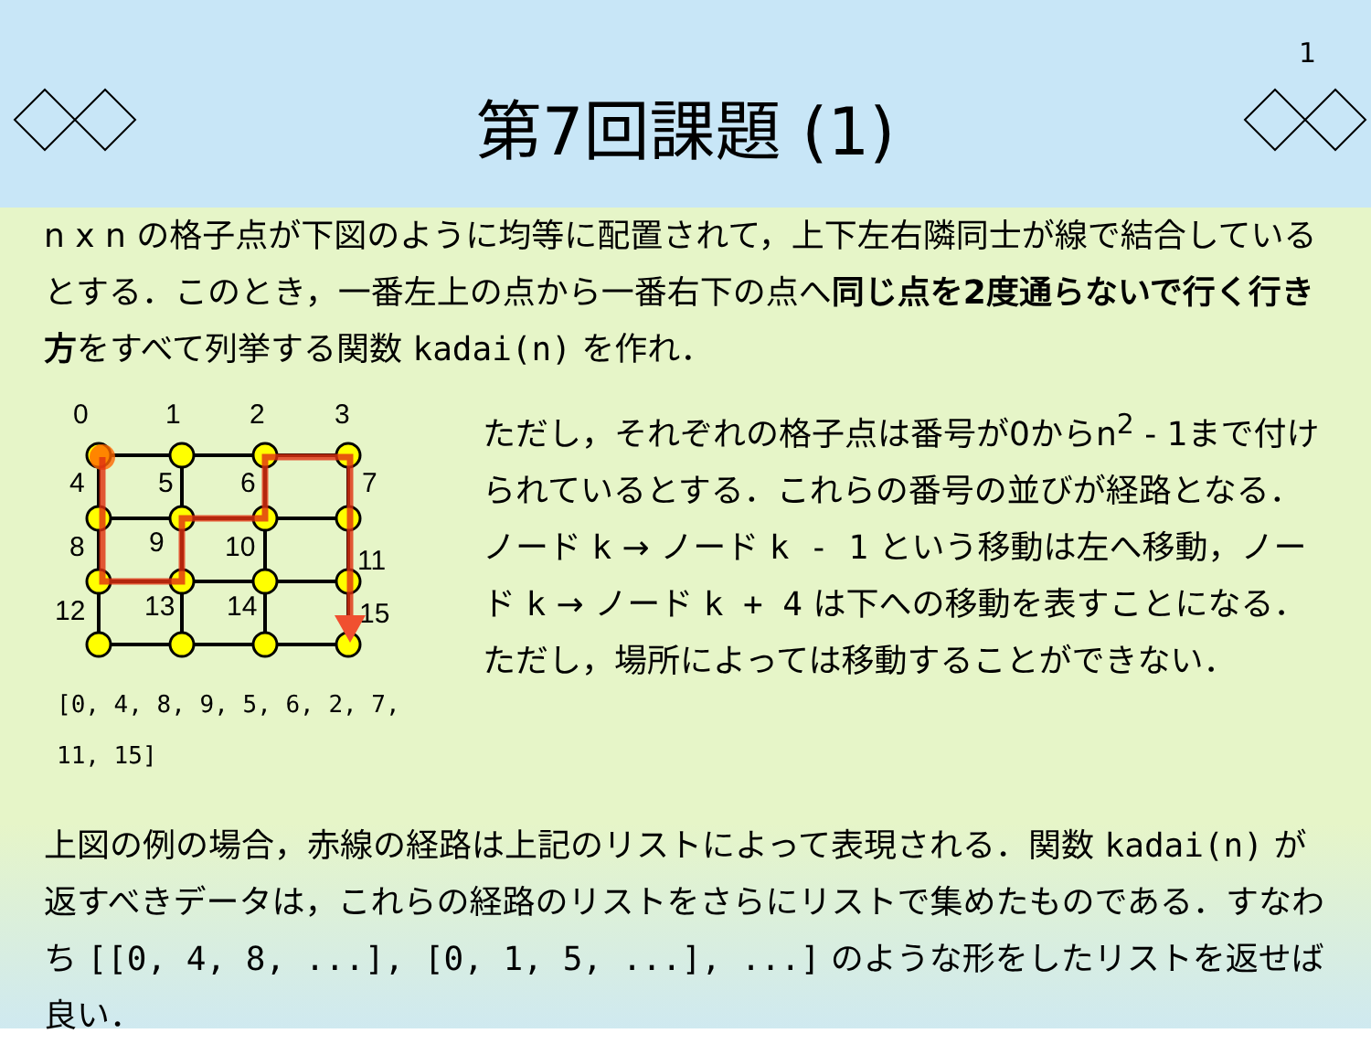1
第7回課題 (1)
n x n の格子点が下図のように均等に配置されて，上下左右隣同士が線で結合しているとする．このとき，一番左上の点から一番右下の点へ同じ点を2度通らないで行く行き方をすべて列挙する関数 kadai(n) を作れ．
0
1
2
3
4
5
6
7
8
9
10
11
12
13
14
15
[0, 4, 8, 9, 5, 6, 2, 7,
11, 15]
ただし，それぞれの格子点は番号が0からn<sup>2</sup> - 1まで付けられているとする．これらの番号の並びが経路となる．ノード k → ノード k - 1 という移動は左へ移動，ノード k → ノード k + 4 は下への移動を表すことになる．ただし，場所によっては移動することができない．
上図の例の場合，赤線の経路は上記のリストによって表現される．関数 kadai(n) が返すべきデータは，これらの経路のリストをさらにリストで集めたものである．すなわち [[0, 4, 8, ...], [0, 1, 5, ...], ...] のような形をしたリストを返せば良い．